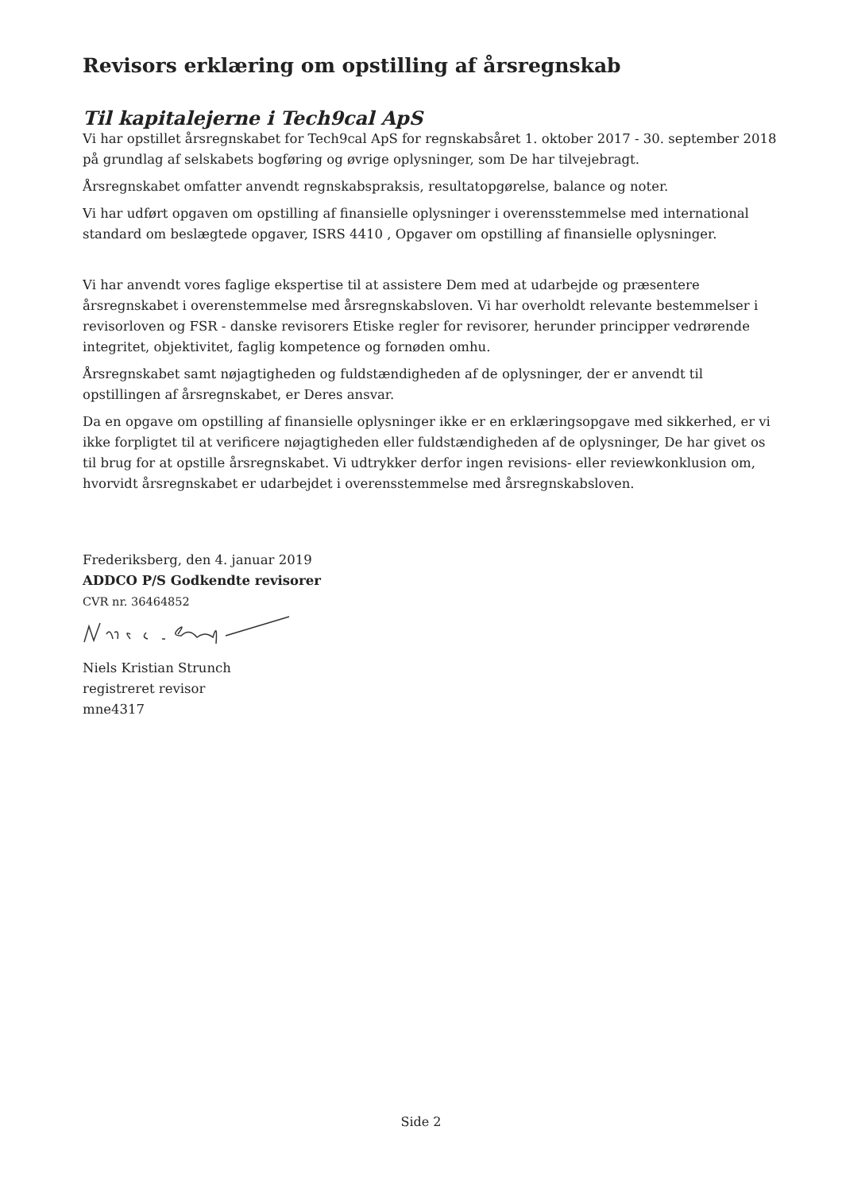Revisors erklæring om opstilling af årsregnskab
Til kapitalejerne i Tech9cal ApS
Vi har opstillet årsregnskabet for Tech9cal ApS for regnskabsåret 1. oktober 2017 - 30. september 2018 på grundlag af selskabets bogføring og øvrige oplysninger, som De har tilvejebragt.
Årsregnskabet omfatter anvendt regnskabspraksis, resultatopgørelse, balance og noter.
Vi har udført opgaven om opstilling af finansielle oplysninger i overensstemmelse med international standard om beslægtede opgaver, ISRS 4410 , Opgaver om opstilling af finansielle oplysninger.
Vi har anvendt vores faglige ekspertise til at assistere Dem med at udarbejde og præsentere årsregnskabet i overenstemmelse med årsregnskabsloven. Vi har overholdt relevante bestemmelser i revisorloven og FSR - danske revisorers Etiske regler for revisorer, herunder principper vedrørende integritet, objektivitet, faglig kompetence og fornøden omhu.
Årsregnskabet samt nøjagtigheden og fuldstændigheden af de oplysninger, der er anvendt til opstillingen af årsregnskabet, er Deres ansvar.
Da en opgave om opstilling af finansielle oplysninger ikke er en erklæringsopgave med sikkerhed, er vi ikke forpligtet til at verificere nøjagtigheden eller fuldstændigheden af de oplysninger, De har givet os til brug for at opstille årsregnskabet. Vi udtrykker derfor ingen revisions- eller reviewkonklusion om, hvorvidt årsregnskabet er udarbejdet i overensstemmelse med årsregnskabsloven.
Frederiksberg, den 4. januar 2019
ADDCO P/S Godkendte revisorer
CVR nr. 36464852
Niels Kristian Strunch
registreret revisor
mne4317
Side 2